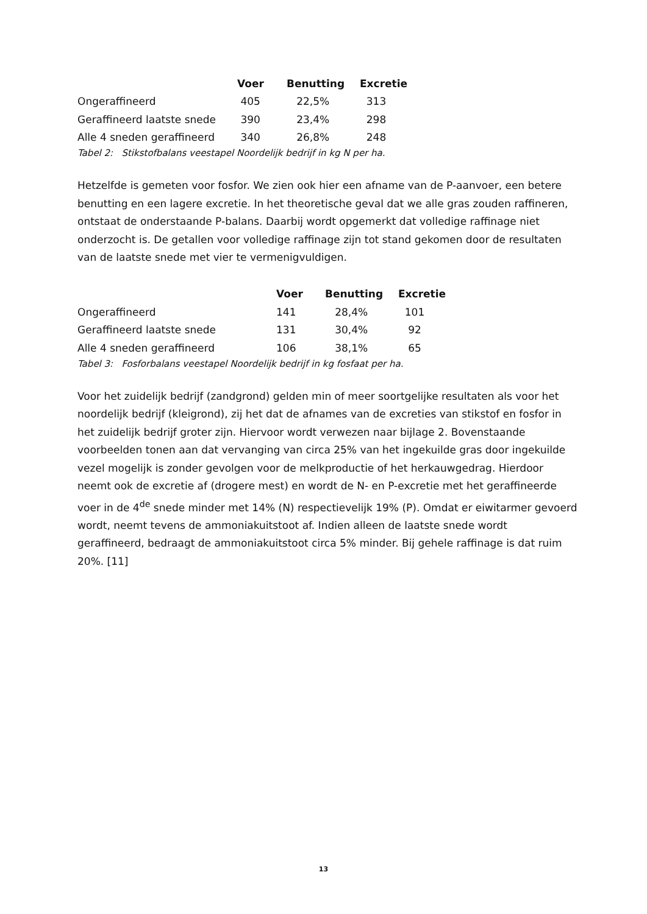| | Voer | Benutting | Excretie |
| --- | --- | --- | --- |
| Ongeraffineerd | 405 | 22,5% | 313 |
| Geraffineerd laatste snede | 390 | 23,4% | 298 |
| Alle 4 sneden geraffineerd | 340 | 26,8% | 248 |
Tabel 2: Stikstofbalans veestapel Noordelijk bedrijf in kg N per ha.
Hetzelfde is gemeten voor fosfor. We zien ook hier een afname van de P-aanvoer, een betere benutting en een lagere excretie. In het theoretische geval dat we alle gras zouden raffineren, ontstaat de onderstaande P-balans. Daarbij wordt opgemerkt dat volledige raffinage niet onderzocht is. De getallen voor volledige raffinage zijn tot stand gekomen door de resultaten van de laatste snede met vier te vermenigvuldigen.
| | Voer | Benutting | Excretie |
| --- | --- | --- | --- |
| Ongeraffineerd | 141 | 28,4% | 101 |
| Geraffineerd laatste snede | 131 | 30,4% | 92 |
| Alle 4 sneden geraffineerd | 106 | 38,1% | 65 |
Tabel 3: Fosforbalans veestapel Noordelijk bedrijf in kg fosfaat per ha.
Voor het zuidelijk bedrijf (zandgrond) gelden min of meer soortgelijke resultaten als voor het noordelijk bedrijf (kleigrond), zij het dat de afnames van de excreties van stikstof en fosfor in het zuidelijk bedrijf groter zijn. Hiervoor wordt verwezen naar bijlage 2. Bovenstaande voorbeelden tonen aan dat vervanging van circa 25% van het ingekuilde gras door ingekuilde vezel mogelijk is zonder gevolgen voor de melkproductie of het herkauwgedrag. Hierdoor neemt ook de excretie af (drogere mest) en wordt de N- en P-excretie met het geraffineerde voer in de 4<sup>de</sup> snede minder met 14% (N) respectievelijk 19% (P). Omdat er eiwitarmer gevoerd wordt, neemt tevens de ammoniakuitstoot af. Indien alleen de laatste snede wordt geraffineerd, bedraagt de ammoniakuitstoot circa 5% minder. Bij gehele raffinage is dat ruim 20%. [11]
13